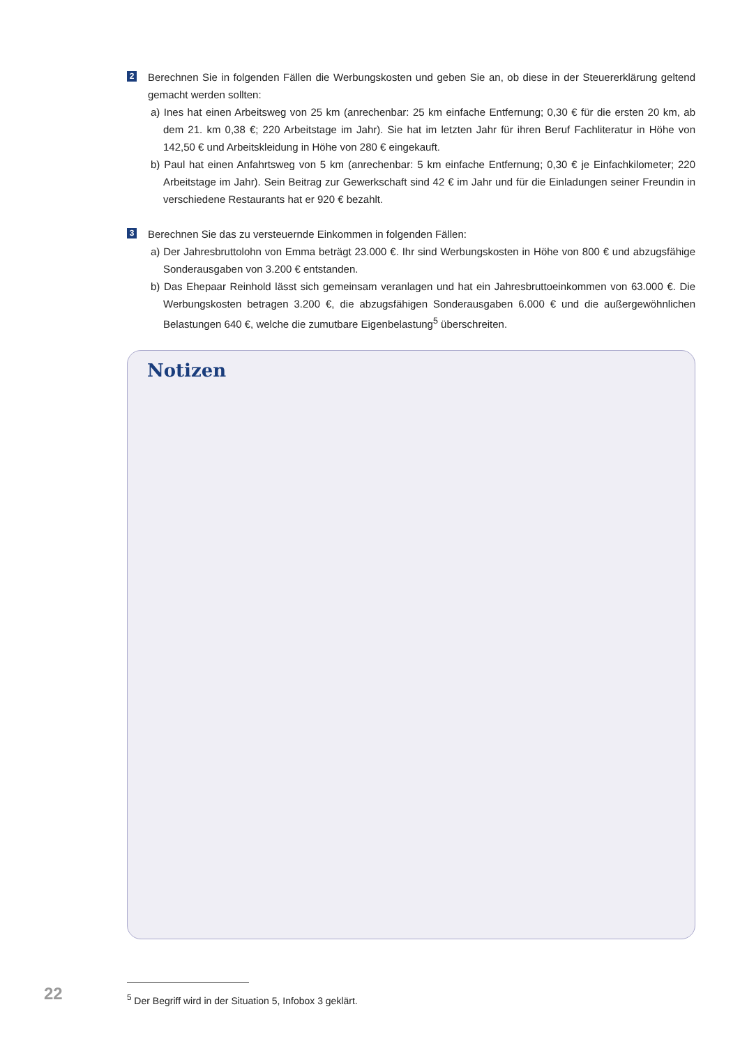2
Berechnen Sie in folgenden Fällen die Werbungskosten und geben Sie an, ob diese in der Steuererklärung geltend gemacht werden sollten:
a) Ines hat einen Arbeitsweg von 25 km (anrechenbar: 25 km einfache Entfernung; 0,30 € für die ersten 20 km, ab dem 21. km 0,38 €; 220 Arbeitstage im Jahr). Sie hat im letzten Jahr für ihren Beruf Fachliteratur in Höhe von 142,50 € und Arbeitskleidung in Höhe von 280 € eingekauft.
b) Paul hat einen Anfahrtsweg von 5 km (anrechenbar: 5 km einfache Entfernung; 0,30 € je Einfachkilometer; 220 Arbeitstage im Jahr). Sein Beitrag zur Gewerkschaft sind 42 € im Jahr und für die Einladungen seiner Freundin in verschiedene Restaurants hat er 920 € bezahlt.
3
Berechnen Sie das zu versteuernde Einkommen in folgenden Fällen:
a) Der Jahresbruttolohn von Emma beträgt 23.000 €. Ihr sind Werbungskosten in Höhe von 800 € und abzugsfähige Sonderausgaben von 3.200 € entstanden.
b) Das Ehepaar Reinhold lässt sich gemeinsam veranlagen und hat ein Jahresbruttoeinkommen von 63.000 €. Die Werbungskosten betragen 3.200 €, die abzugsfähigen Sonderausgaben 6.000 € und die außergewöhnlichen Belastungen 640 €, welche die zumutbare Eigenbelastung<sup>5</sup> überschreiten.
Notizen
22
<sup>5</sup> Der Begriff wird in der Situation 5, Infobox 3 geklärt.